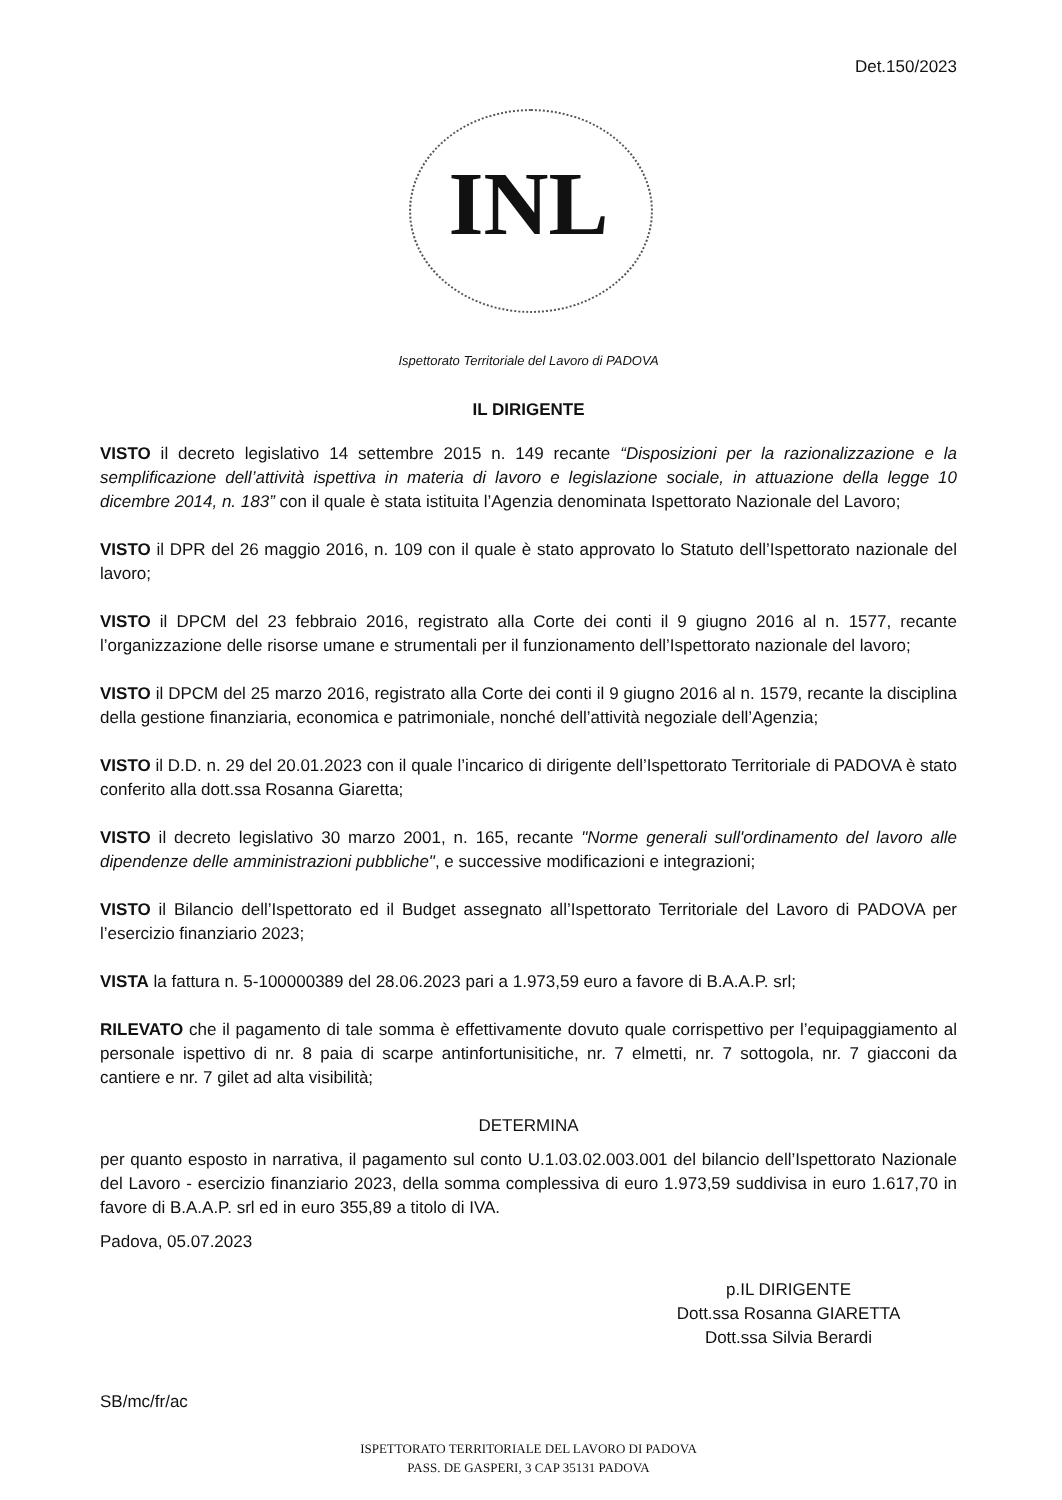Det.150/2023
INL
Ispettorato Territoriale del Lavoro di PADOVA
IL DIRIGENTE
VISTO il decreto legislativo 14 settembre 2015 n. 149 recante “Disposizioni per la razionalizzazione e la semplificazione dell’attività ispettiva in materia di lavoro e legislazione sociale, in attuazione della legge 10 dicembre 2014, n. 183” con il quale è stata istituita l’Agenzia denominata Ispettorato Nazionale del Lavoro;
VISTO il DPR del 26 maggio 2016, n. 109 con il quale è stato approvato lo Statuto dell’Ispettorato nazionale del lavoro;
VISTO il DPCM del 23 febbraio 2016, registrato alla Corte dei conti il 9 giugno 2016 al n. 1577, recante l’organizzazione delle risorse umane e strumentali per il funzionamento dell’Ispettorato nazionale del lavoro;
VISTO il DPCM del 25 marzo 2016, registrato alla Corte dei conti il 9 giugno 2016 al n. 1579, recante la disciplina della gestione finanziaria, economica e patrimoniale, nonché dell’attività negoziale dell’Agenzia;
VISTO il D.D. n. 29 del 20.01.2023 con il quale l’incarico di dirigente dell’Ispettorato Territoriale di PADOVA è stato conferito alla dott.ssa Rosanna Giaretta;
VISTO il decreto legislativo 30 marzo 2001, n. 165, recante "Norme generali sull'ordinamento del lavoro alle dipendenze delle amministrazioni pubbliche", e successive modificazioni e integrazioni;
VISTO il Bilancio dell’Ispettorato ed il Budget assegnato all’Ispettorato Territoriale del Lavoro di PADOVA per l’esercizio finanziario 2023;
VISTA la fattura n. 5-100000389 del 28.06.2023 pari a 1.973,59 euro a favore di B.A.A.P. srl;
RILEVATO che il pagamento di tale somma è effettivamente dovuto quale corrispettivo per l’equipaggiamento al personale ispettivo di nr. 8 paia di scarpe antinfortunisitiche, nr. 7 elmetti, nr. 7 sottogola, nr. 7 giacconi da cantiere e nr. 7 gilet ad alta visibilità;
DETERMINA
per quanto esposto in narrativa, il pagamento sul conto U.1.03.02.003.001 del bilancio dell’Ispettorato Nazionale del Lavoro - esercizio finanziario 2023, della somma complessiva di euro 1.973,59 suddivisa in euro 1.617,70 in favore di B.A.A.P. srl ed in euro 355,89 a titolo di IVA.
Padova, 05.07.2023
p.IL DIRIGENTE
Dott.ssa Rosanna GIARETTA
Dott.ssa Silvia Berardi
SB/mc/fr/ac
ISPETTORATO TERRITORIALE DEL LAVORO DI PADOVA
PASS. DE GASPERI, 3 CAP 35131 PADOVA